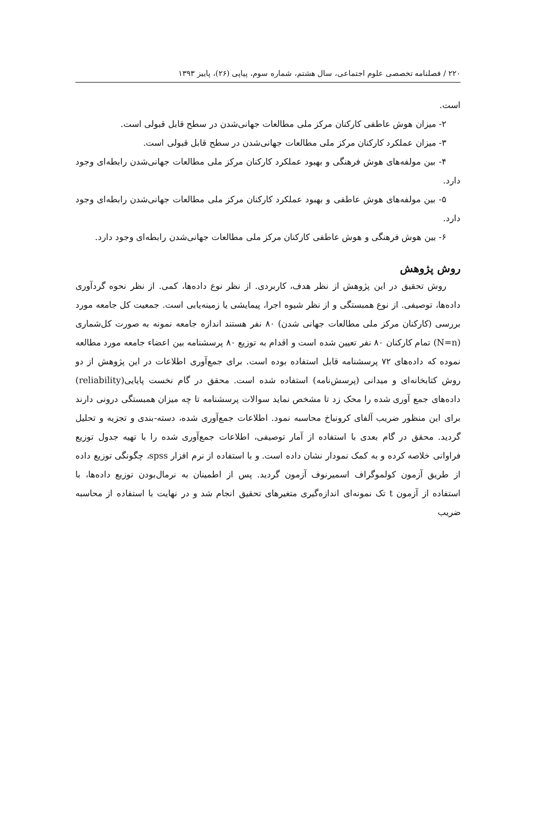۲۲۰ / فصلنامه تخصصی علوم اجتماعی، سال هشتم، شماره سوم، پیاپی (۲۶)، پاییز ۱۳۹۳
است.
۲- میزان هوش عاطفی کارکنان مرکز ملی مطالعات جهانی‌شدن در سطح قابل قبولی است.
۳- میزان عملکرد کارکنان مرکز ملی مطالعات جهانی‌شدن در سطح قابل قبولی است.
۴- بین مولفه‌های هوش فرهنگی و بهبود عملکرد کارکنان مرکز ملی مطالعات جهانی‌شدن رابطه‌ای وجود دارد.
۵- بین مولفه‌های هوش عاطفی و بهبود عملکرد کارکنان مرکز ملی مطالعات جهانی‌شدن رابطه‌ای وجود دارد.
۶- بین هوش فرهنگی و هوش عاطفی کارکنان مرکز ملی مطالعات جهانی‌شدن رابطه‌ای وجود دارد.
روش پژوهش
روش تحقیق در این پژوهش از نظر هدف، کاربردی. از نظر نوع داده‌ها، کمی. از نظر نحوه گردآوری داده‌ها، توصیفی. از نوع همبستگی و از نظر شیوه اجرا، پیمایشی یا زمینه‌یابی است. جمعیت کل جامعه مورد بررسی (کارکنان مرکز ملی مطالعات جهانی شدن) ۸۰ نفر هستند اندازه جامعه نمونه به صورت کل‌شماری (N=n) تمام کارکنان ۸۰ نفر تعیین شده است و اقدام به توزیع ۸۰ پرسشنامه بین اعضاء جامعه مورد مطالعه نموده که داده‌های ۷۲ پرسشنامه قابل استفاده بوده است. برای جمع‌آوری اطلاعات در این پژوهش از دو روش کتابخانه‌ای و میدانی (پرسش‌نامه) استفاده شده است. محقق در گام نخست پایایی(reliability) داده‌های جمع آوری شده را محک زد تا مشخص نماید سوالات پرسشنامه تا چه میزان همبستگی درونی دارند برای این منظور ضریب آلفای کرونباخ محاسبه نمود. اطلاعات جمع‌آوری شده، دسته-بندی و تجزیه و تحلیل گردید. محقق در گام بعدی با استفاده از آمار توصیفی، اطلاعات جمع‌آوری شده را با تهیه جدول توزیع فراوانی خلاصه کرده و به کمک نمودار نشان داده است. و با استفاده از نرم افزار spss، چگونگی توزیع داده از طریق آزمون کولموگراف اسمیرنوف آزمون گردید. پس از اطمینان به نرمال‌بودن توزیع داده‌ها، با استفاده از آزمون t تک نمونه‌ای اندازه‌گیری متغیرهای تحقیق انجام شد و در نهایت با استفاده از محاسبه ضریب